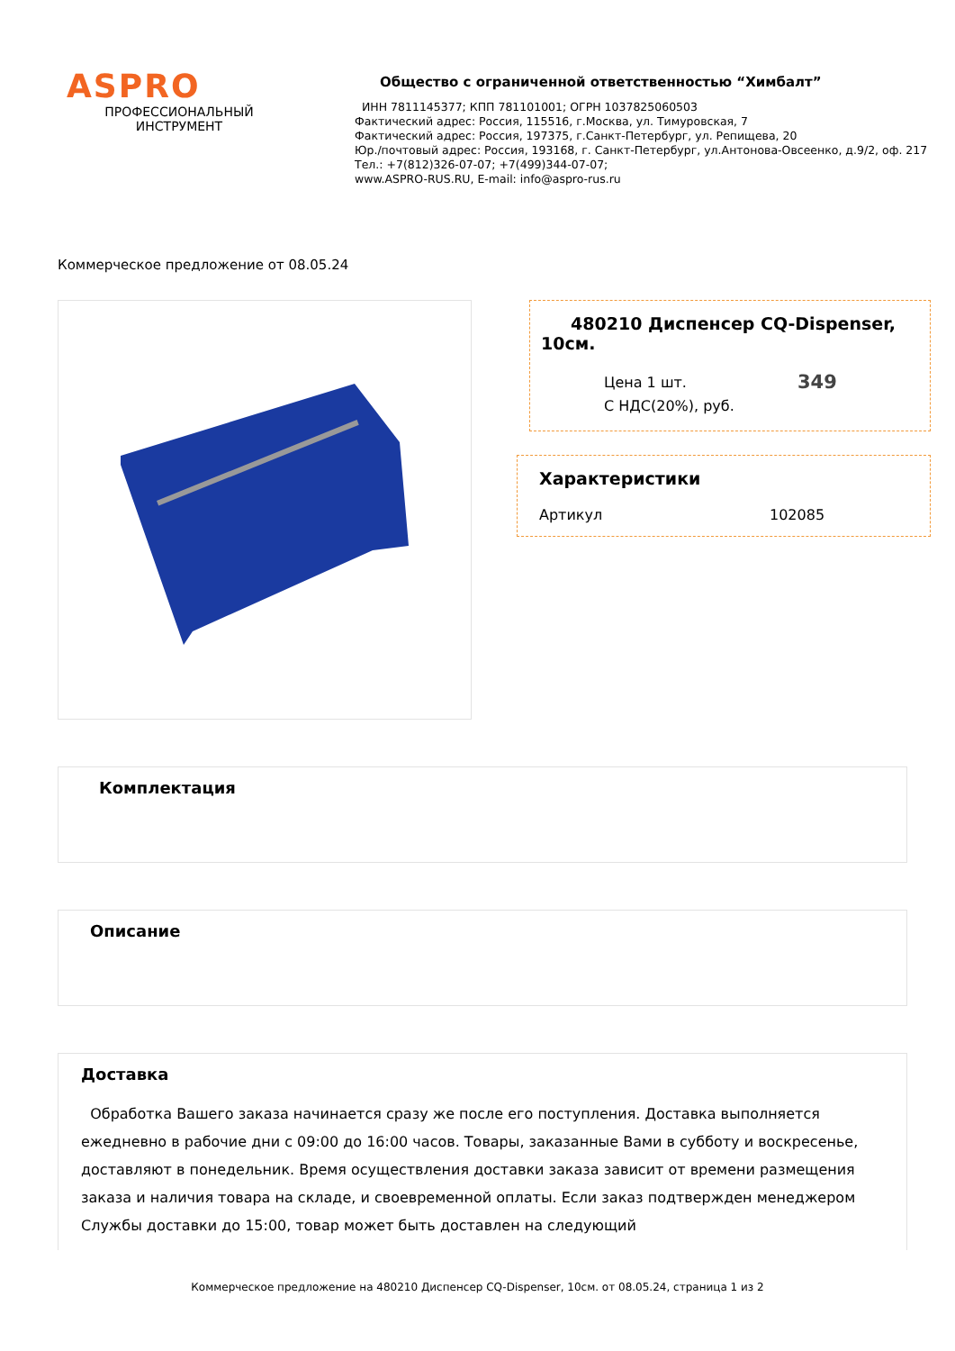ASPRO
ПРОФЕССИОНАЛЬНЫЙ
ИНСТРУМЕНТ
Общество с ограниченной ответственностью “Химбалт”
ИНН 7811145377; КПП 781101001; ОГРН 1037825060503
Фактический адрес: Россия, 115516, г.Москва, ул. Тимуровская, 7
Фактический адрес: Россия, 197375, г.Санкт-Петербург, ул. Репищева, 20
Юр./почтовый адрес: Россия, 193168, г. Санкт-Петербург, ул.Антонова-Овсеенко, д.9/2, оф. 217
Тел.: +7(812)326-07-07; +7(499)344-07-07;
www.ASPRO-RUS.RU, E-mail: info@aspro-rus.ru
Коммерческое предложение от 08.05.24
480210 Диспенсер CQ-Dispenser, 10см.
Цена 1 шт.
С НДС(20%), руб.
349
Характеристики
Артикул 102085
Комплектация
Описание
Доставка
Обработка Вашего заказа начинается сразу же после его поступления. Доставка выполняется ежедневно в рабочие дни с 09:00 до 16:00 часов. Товары, заказанные Вами в субботу и воскресенье, доставляют в понедельник. Время осуществления доставки заказа зависит от времени размещения заказа и наличия товара на складе, и своевременной оплаты. Если заказ подтвержден менеджером Службы доставки до 15:00, товар может быть доставлен на следующий
Коммерческое предложение на 480210 Диспенсер CQ-Dispenser, 10см. от 08.05.24, страница 1 из 2